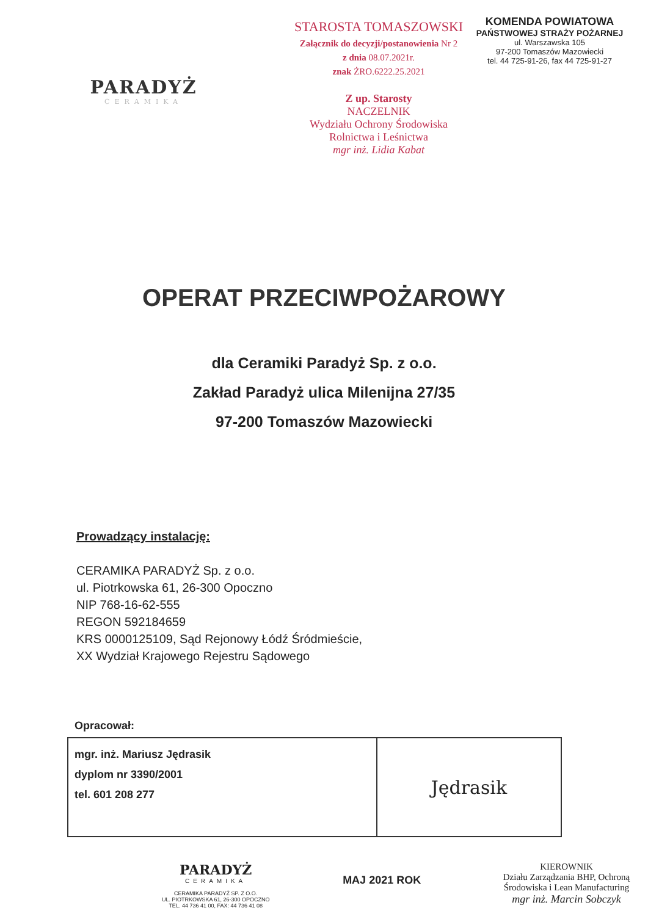PARADYŻ
CERAMIKA
STAROSTA TOMASZOWSKI
Załącznik do decyzji/postanowienia Nr 2
z dnia 08.07.2021r.
znak ŻRO.6222.25.2021
Z up. Starosty
NACZELNIK
Wydziału Ochrony Środowiska
Rolnictwa i Leśnictwa
mgr inż. Lidia Kabat
KOMENDA POWIATOWA
PAŃSTWOWEJ STRAŻY POŻARNEJ
ul. Warszawska 105
97-200 Tomaszów Mazowiecki
tel. 44 725-91-26, fax 44 725-91-27
OPERAT PRZECIWPOŻAROWY
dla Ceramiki Paradyż Sp. z o.o.
Zakład Paradyż ulica Milenijna 27/35
97-200 Tomaszów Mazowiecki
Prowadzący instalację:
CERAMIKA PARADYŻ Sp. z o.o.
ul. Piotrkowska 61, 26-300 Opoczno
NIP 768-16-62-555
REGON 592184659
KRS 0000125109, Sąd Rejonowy Łódź Śródmieście,
XX Wydział Krajowego Rejestru Sądowego
Opracował:
| mgr. inż. Mariusz Jędrasik dyplom nr 3390/2001 tel. 601 208 277 | Jędrasik |
PARADYŻ
CERAMIKA
CERAMIKA PARADYŻ SP. Z O.O.
UL. PIOTRKOWSKA 61, 26-300 OPOCZNO
TEL. 44 736 41 00, FAX: 44 736 41 08
MAJ 2021 ROK
KIEROWNIK
Działu Zarządzania BHP, Ochroną
Środowiska i Lean Manufacturing
mgr inż. Marcin Sobczyk